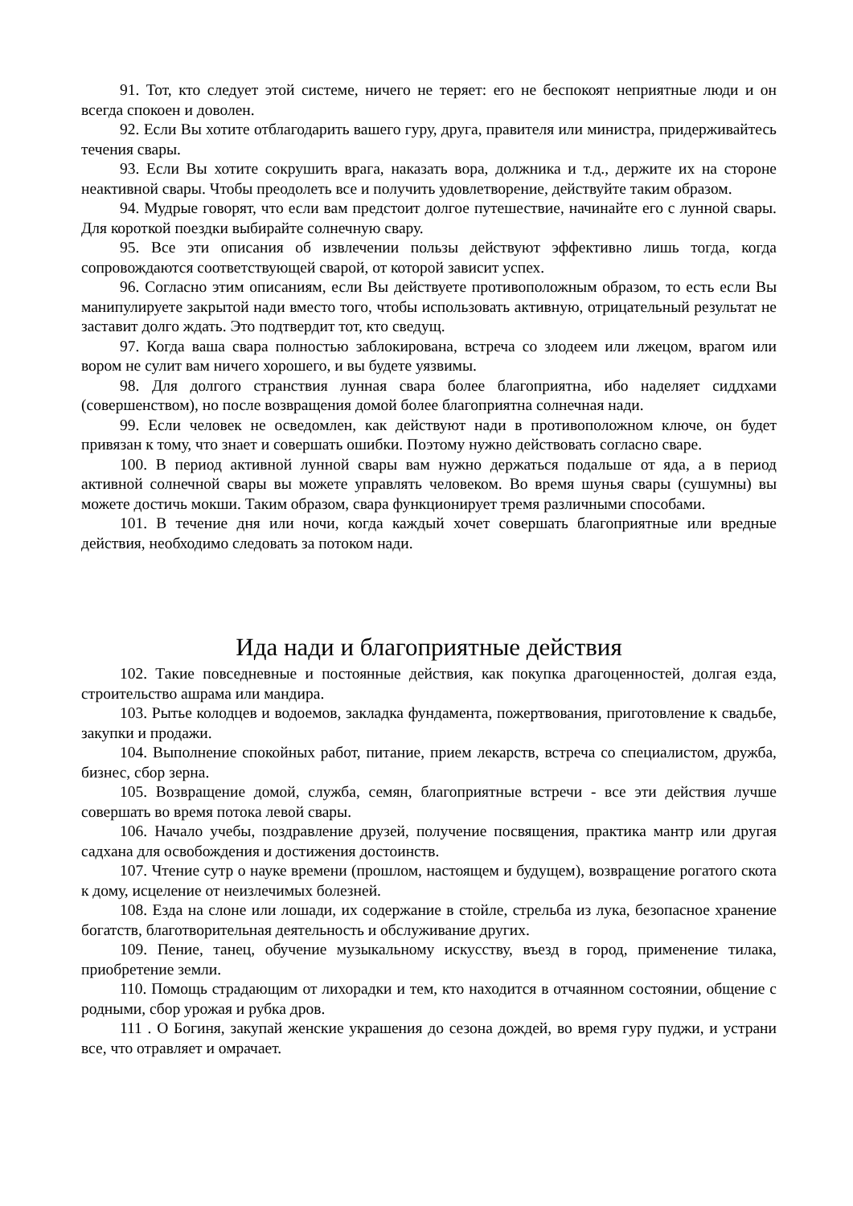91. Тот, кто следует этой системе, ничего не теряет: его не беспокоят неприятные люди и он всегда спокоен и доволен.
92. Если Вы хотите отблагодарить вашего гуру, друга, правителя или министра, придерживайтесь течения свары.
93. Если Вы хотите сокрушить врага, наказать вора, должника и т.д., держите их на стороне неактивной свары. Чтобы преодолеть все и получить удовлетворение, действуйте таким образом.
94. Мудрые говорят, что если вам предстоит долгое путешествие, начинайте его с лунной свары. Для короткой поездки выбирайте солнечную свару.
95. Все эти описания об извлечении пользы действуют эффективно лишь тогда, когда сопровождаются соответствующей сварой, от которой зависит успех.
96. Согласно этим описаниям, если Вы действуете противоположным образом, то есть если Вы манипулируете закрытой нади вместо того, чтобы использовать активную, отрицательный результат не заставит долго ждать. Это подтвердит тот, кто сведущ.
97. Когда ваша свара полностью заблокирована, встреча со злодеем или лжецом, врагом или вором не сулит вам ничего хорошего, и вы будете уязвимы.
98. Для долгого странствия лунная свара более благоприятна, ибо наделяет сиддхами (совершенством), но после возвращения домой более благоприятна солнечная нади.
99. Если человек не осведомлен, как действуют нади в противоположном ключе, он будет привязан к тому, что знает и совершать ошибки. Поэтому нужно действовать согласно сваре.
100. В период активной лунной свары вам нужно держаться подальше от яда, а в период активной солнечной свары вы можете управлять человеком. Во время шунья свары (сушумны) вы можете достичь мокши. Таким образом, свара функционирует тремя различными способами.
101. В течение дня или ночи, когда каждый хочет совершать благоприятные или вредные действия, необходимо следовать за потоком нади.
Ида нади и благоприятные действия
102. Такие повседневные и постоянные действия, как покупка драгоценностей, долгая езда, строительство ашрама или мандира.
103. Рытье колодцев и водоемов, закладка фундамента, пожертвования, приготовление к свадьбе, закупки и продажи.
104. Выполнение спокойных работ, питание, прием лекарств, встреча со специалистом, дружба, бизнес, сбор зерна.
105. Возвращение домой, служба, семян, благоприятные встречи - все эти действия лучше совершать во время потока левой свары.
106. Начало учебы, поздравление друзей, получение посвящения, практика мантр или другая садхана для освобождения и достижения достоинств.
107. Чтение сутр о науке времени (прошлом, настоящем и будущем), возвращение рогатого скота к дому, исцеление от неизлечимых болезней.
108. Езда на слоне или лошади, их содержание в стойле, стрельба из лука, безопасное хранение богатств, благотворительная деятельность и обслуживание других.
109. Пение, танец, обучение музыкальному искусству, въезд в город, применение тилака, приобретение земли.
110. Помощь страдающим от лихорадки и тем, кто находится в отчаянном состоянии, общение с родными, сбор урожая и рубка дров.
111 . О Богиня, закупай женские украшения до сезона дождей, во время гуру пуджи, и устрани все, что отравляет и омрачает.